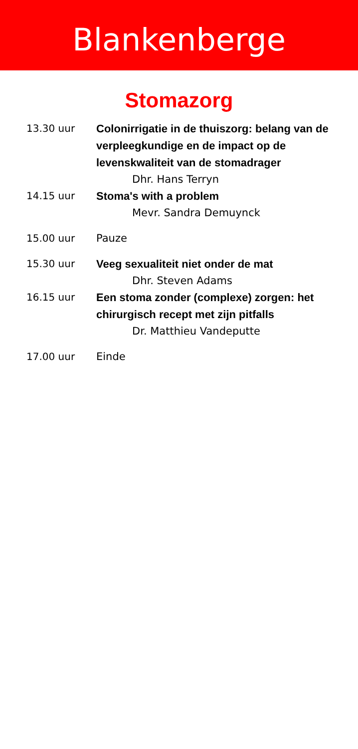Blankenberge
Stomazorg
13.30 uur Colonirrigatie in de thuiszorg: belang van de verpleegkundige en de impact op de levenskwaliteit van de stomadrager
Dhr. Hans Terryn
14.15 uur Stoma's with a problem
Mevr. Sandra Demuynck
15.00 uur Pauze
15.30 uur Veeg sexualiteit niet onder de mat
Dhr. Steven Adams
16.15 uur Een stoma zonder (complexe) zorgen: het chirurgisch recept met zijn pitfalls
Dr. Matthieu Vandeputte
17.00 uur Einde